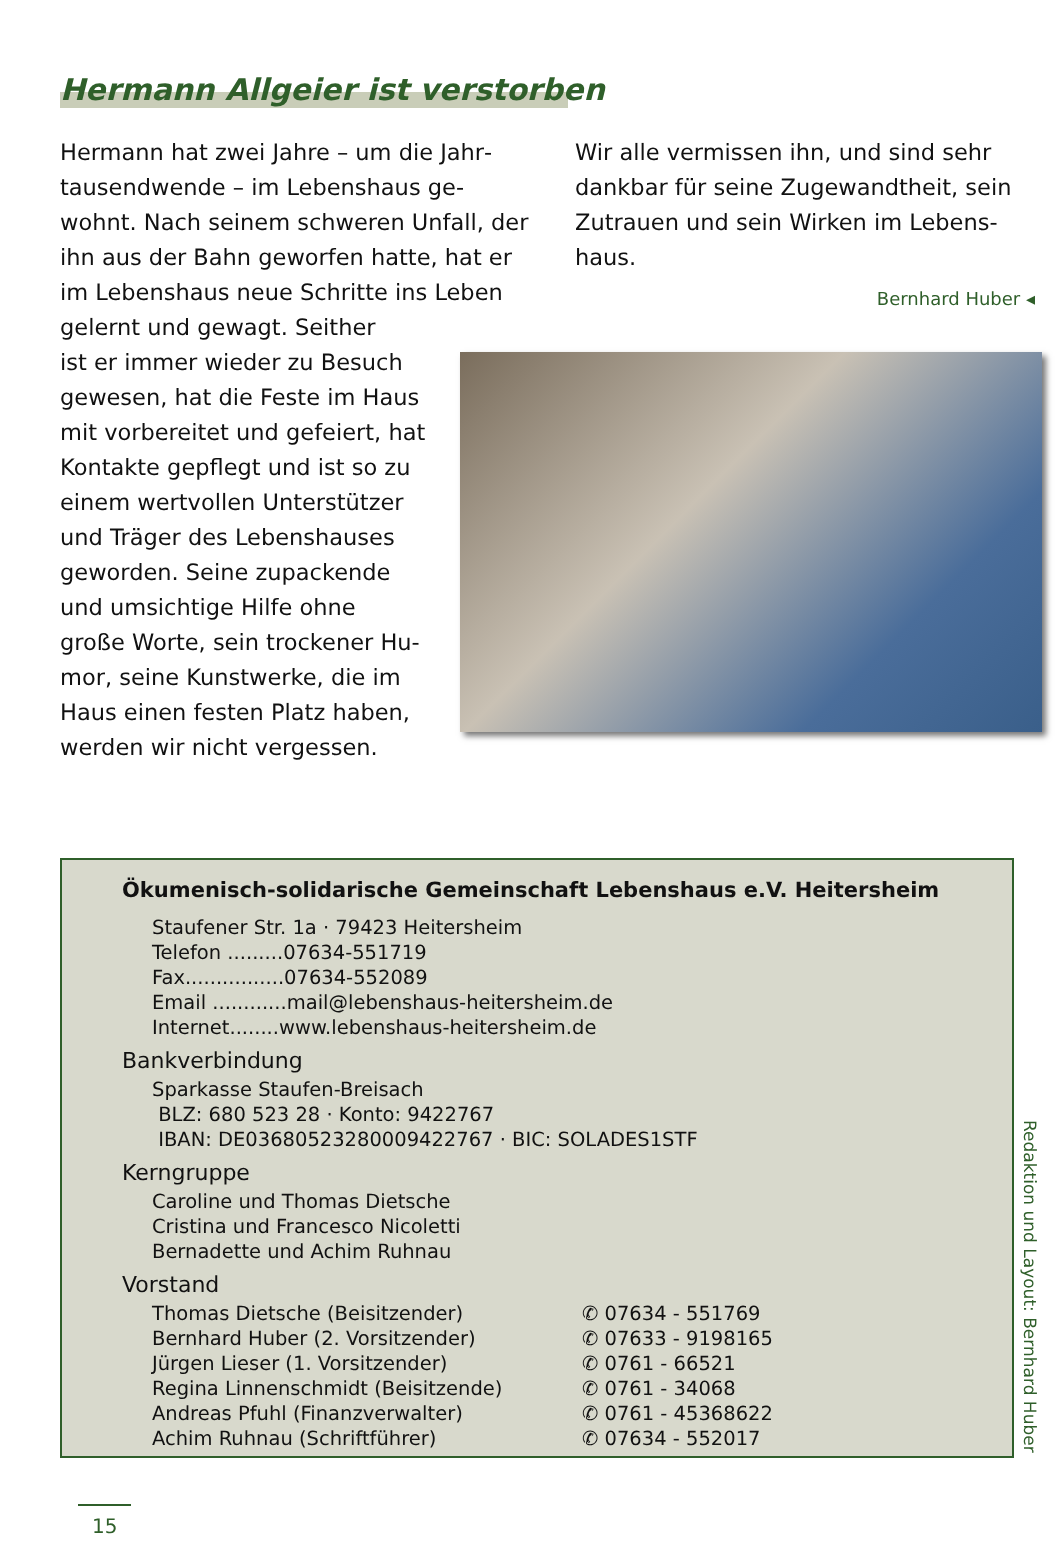Hermann Allgeier ist verstorben
Hermann hat zwei Jahre – um die Jahr­tausendwende – im Lebenshaus ge­wohnt. Nach seinem schweren Unfall, der ihn aus der Bahn geworfen hatte, hat er im Lebenshaus neue Schritte ins Leben gelernt und gewagt. Seither
ist er immer wieder zu Besuch
gewesen, hat die Feste im Haus
mit vorbereitet und gefeiert, hat
Kontakte gepflegt und ist so zu
einem wertvollen Unterstützer
und Träger des Lebenshauses
geworden. Seine zupackende
und umsichtige Hilfe ohne
große Worte, sein trockener Hu-
mor, seine Kunstwerke, die im
Haus einen festen Platz haben,
werden wir nicht vergessen.
Wir alle vermissen ihn, und sind sehr dankbar für seine Zugewandtheit, sein Zutrauen und sein Wirken im Lebens­haus.
Bernhard Huber ◂
Ökumenisch-solidarische Gemeinschaft Lebenshaus e.V. Heitersheim
Staufener Str. 1a · 79423 Heitersheim
Telefon .........07634-551719
Fax................07634-552089
Email ............mail@lebenshaus-heitersheim.de
Internet........www.lebenshaus-heitersheim.de
Bankverbindung
Sparkasse Staufen-Breisach
BLZ: 680 523 28 · Konto: 9422767
IBAN: DE03680523280009422767 · BIC: SOLADES1STF
Kerngruppe
Caroline und Thomas Dietsche
Cristina und Francesco Nicoletti
Bernadette und Achim Ruhnau
Vorstand
Thomas Dietsche (Beisitzender) ✆ 07634 - 551769
Bernhard Huber (2. Vorsitzender) ✆ 07633 - 9198165
Jürgen Lieser (1. Vorsitzender) ✆ 0761 - 66521
Regina Linnenschmidt (Beisitzende) ✆ 0761 - 34068
Andreas Pfuhl (Finanzverwalter) ✆ 0761 - 45368622
Achim Ruhnau (Schriftführer) ✆ 07634 - 552017
Redaktion und Layout: Bernhard Huber
15